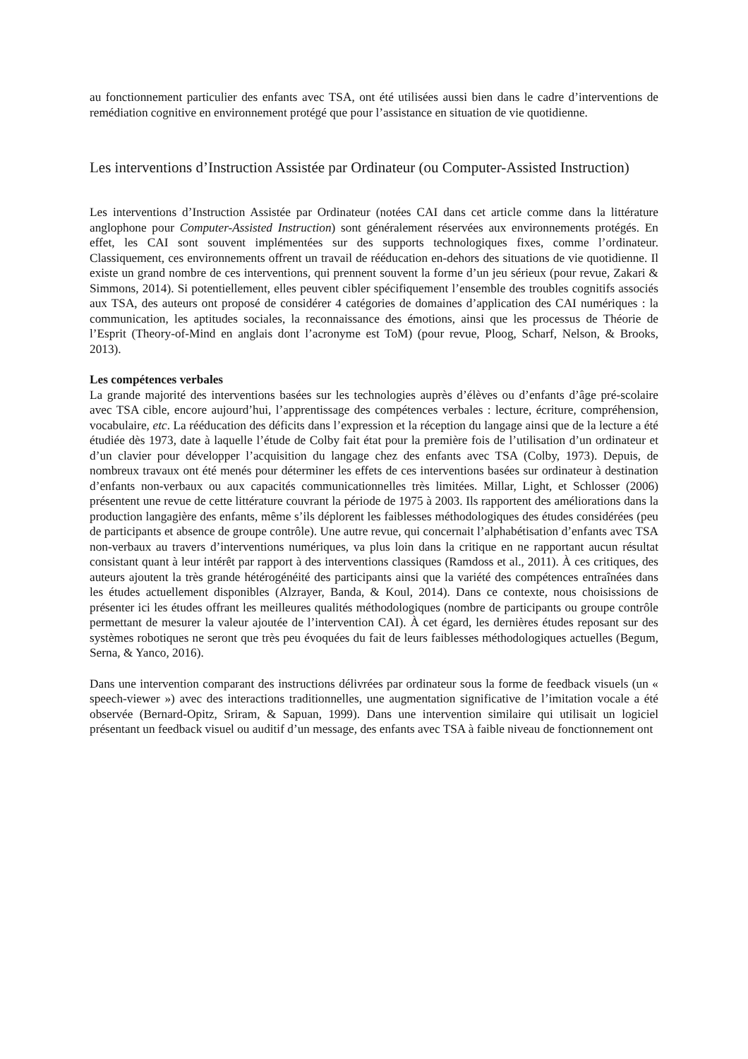au fonctionnement particulier des enfants avec TSA, ont été utilisées aussi bien dans le cadre d’interventions de remédiation cognitive en environnement protégé que pour l’assistance en situation de vie quotidienne.
Les interventions d’Instruction Assistée par Ordinateur (ou Computer-Assisted Instruction)
Les interventions d’Instruction Assistée par Ordinateur (notées CAI dans cet article comme dans la littérature anglophone pour Computer-Assisted Instruction) sont généralement réservées aux environnements protégés. En effet, les CAI sont souvent implémentées sur des supports technologiques fixes, comme l’ordinateur. Classiquement, ces environnements offrent un travail de rééducation en-dehors des situations de vie quotidienne. Il existe un grand nombre de ces interventions, qui prennent souvent la forme d’un jeu sérieux (pour revue, Zakari & Simmons, 2014). Si potentiellement, elles peuvent cibler spécifiquement l’ensemble des troubles cognitifs associés aux TSA, des auteurs ont proposé de considérer 4 catégories de domaines d’application des CAI numériques : la communication, les aptitudes sociales, la reconnaissance des émotions, ainsi que les processus de Théorie de l’Esprit (Theory-of-Mind en anglais dont l’acronyme est ToM) (pour revue, Ploog, Scharf, Nelson, & Brooks, 2013).
Les compétences verbales
La grande majorité des interventions basées sur les technologies auprès d’élèves ou d’enfants d’âge pré-scolaire avec TSA cible, encore aujourd’hui, l’apprentissage des compétences verbales : lecture, écriture, compréhension, vocabulaire, etc. La rééducation des déficits dans l’expression et la réception du langage ainsi que de la lecture a été étudiée dès 1973, date à laquelle l’étude de Colby fait état pour la première fois de l’utilisation d’un ordinateur et d’un clavier pour développer l’acquisition du langage chez des enfants avec TSA (Colby, 1973). Depuis, de nombreux travaux ont été menés pour déterminer les effets de ces interventions basées sur ordinateur à destination d’enfants non-verbaux ou aux capacités communicationnelles très limitées. Millar, Light, et Schlosser (2006) présentent une revue de cette littérature couvrant la période de 1975 à 2003. Ils rapportent des améliorations dans la production langagière des enfants, même s’ils déplorent les faiblesses méthodologiques des études considérées (peu de participants et absence de groupe contrôle). Une autre revue, qui concernait l’alphabétisation d’enfants avec TSA non-verbaux au travers d’interventions numériques, va plus loin dans la critique en ne rapportant aucun résultat consistant quant à leur intérêt par rapport à des interventions classiques (Ramdoss et al., 2011). À ces critiques, des auteurs ajoutent la très grande hétérogénéité des participants ainsi que la variété des compétences entraînées dans les études actuellement disponibles (Alzrayer, Banda, & Koul, 2014). Dans ce contexte, nous choisissions de présenter ici les études offrant les meilleures qualités méthodologiques (nombre de participants ou groupe contrôle permettant de mesurer la valeur ajoutée de l’intervention CAI). À cet égard, les dernières études reposant sur des systèmes robotiques ne seront que très peu évoquées du fait de leurs faiblesses méthodologiques actuelles (Begum, Serna, & Yanco, 2016).
Dans une intervention comparant des instructions délivrées par ordinateur sous la forme de feedback visuels (un « speech-viewer ») avec des interactions traditionnelles, une augmentation significative de l’imitation vocale a été observée (Bernard-Opitz, Sriram, & Sapuan, 1999). Dans une intervention similaire qui utilisait un logiciel présentant un feedback visuel ou auditif d’un message, des enfants avec TSA à faible niveau de fonctionnement ont